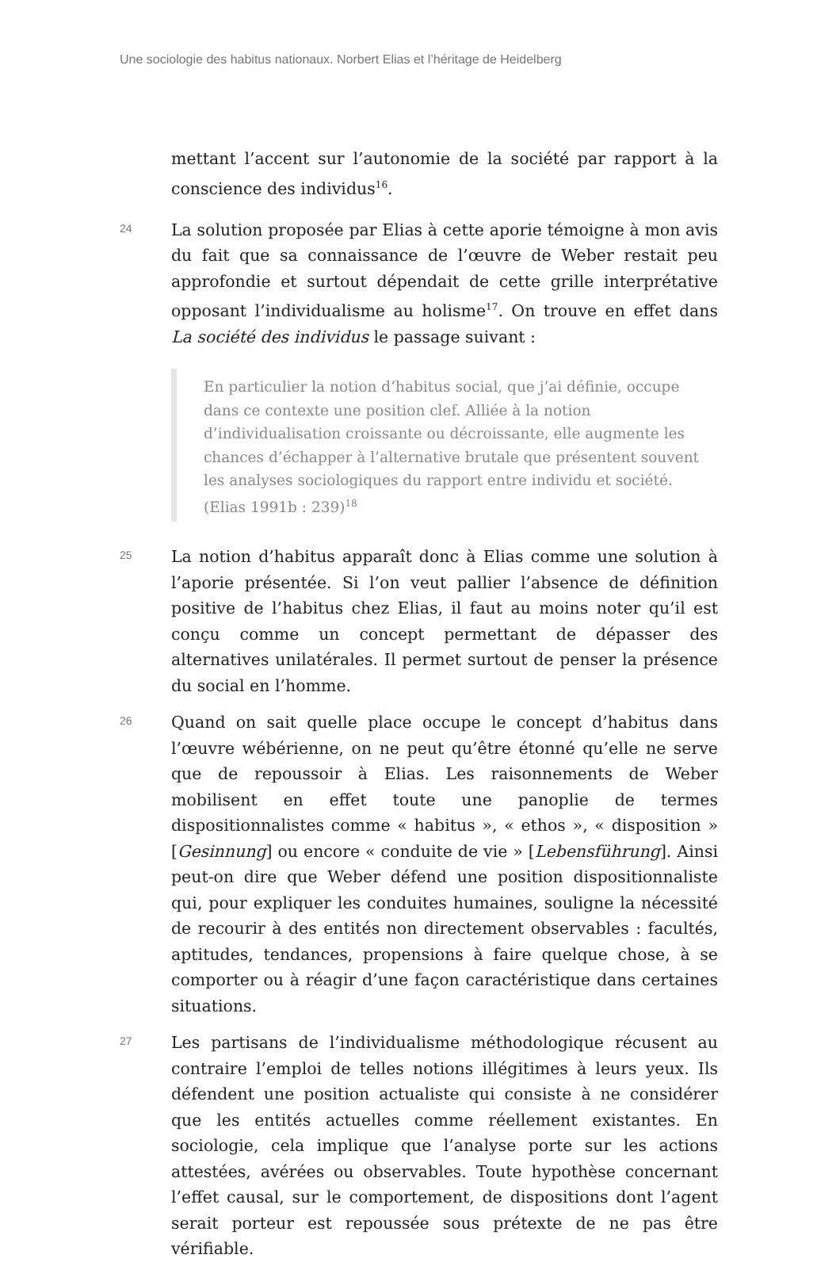Une sociologie des habitus nationaux. Norbert Elias et l’héritage de Heidelberg
mettant l’accent sur l’autonomie de la société par rapport à la conscience des individus<sup>16</sup>.
24
La solution proposée par Elias à cette aporie témoigne à mon avis du fait que sa connaissance de l’œuvre de Weber restait peu approfondie et surtout dépendait de cette grille interprétative opposant l’individualisme au holisme<sup>17</sup>. On trouve en effet dans La société des individus le passage suivant :
En particulier la notion d’habitus social, que j’ai définie, occupe dans ce contexte une position clef. Alliée à la notion d’individualisation croissante ou décroissante, elle augmente les chances d’échapper à l’alternative brutale que présentent souvent les analyses sociologiques du rapport entre individu et société. (Elias 1991b : 239)<sup>18</sup>
25
La notion d’habitus apparaît donc à Elias comme une solution à l’aporie présentée. Si l’on veut pallier l’absence de définition positive de l’habitus chez Elias, il faut au moins noter qu’il est conçu comme un concept permettant de dépasser des alternatives unilatérales. Il permet surtout de penser la présence du social en l’homme.
26
Quand on sait quelle place occupe le concept d’habitus dans l’œuvre wébérienne, on ne peut qu’être étonné qu’elle ne serve que de repoussoir à Elias. Les raisonnements de Weber mobilisent en effet toute une panoplie de termes dispositionnalistes comme « habitus », « ethos », « disposition » [Gesinnung] ou encore « conduite de vie » [Lebensführung]. Ainsi peut-on dire que Weber défend une position dispositionnaliste qui, pour expliquer les conduites humaines, souligne la nécessité de recourir à des entités non directement observables : facultés, aptitudes, tendances, propensions à faire quelque chose, à se comporter ou à réagir d’une façon caractéristique dans certaines situations.
27
Les partisans de l’individualisme méthodologique récusent au contraire l’emploi de telles notions illégitimes à leurs yeux. Ils défendent une position actualiste qui consiste à ne considérer que les entités actuelles comme réellement existantes. En sociologie, cela implique que l’analyse porte sur les actions attestées, avérées ou observables. Toute hypothèse concernant l’effet causal, sur le comportement, de dispositions dont l’agent serait porteur est repoussée sous prétexte de ne pas être vérifiable.